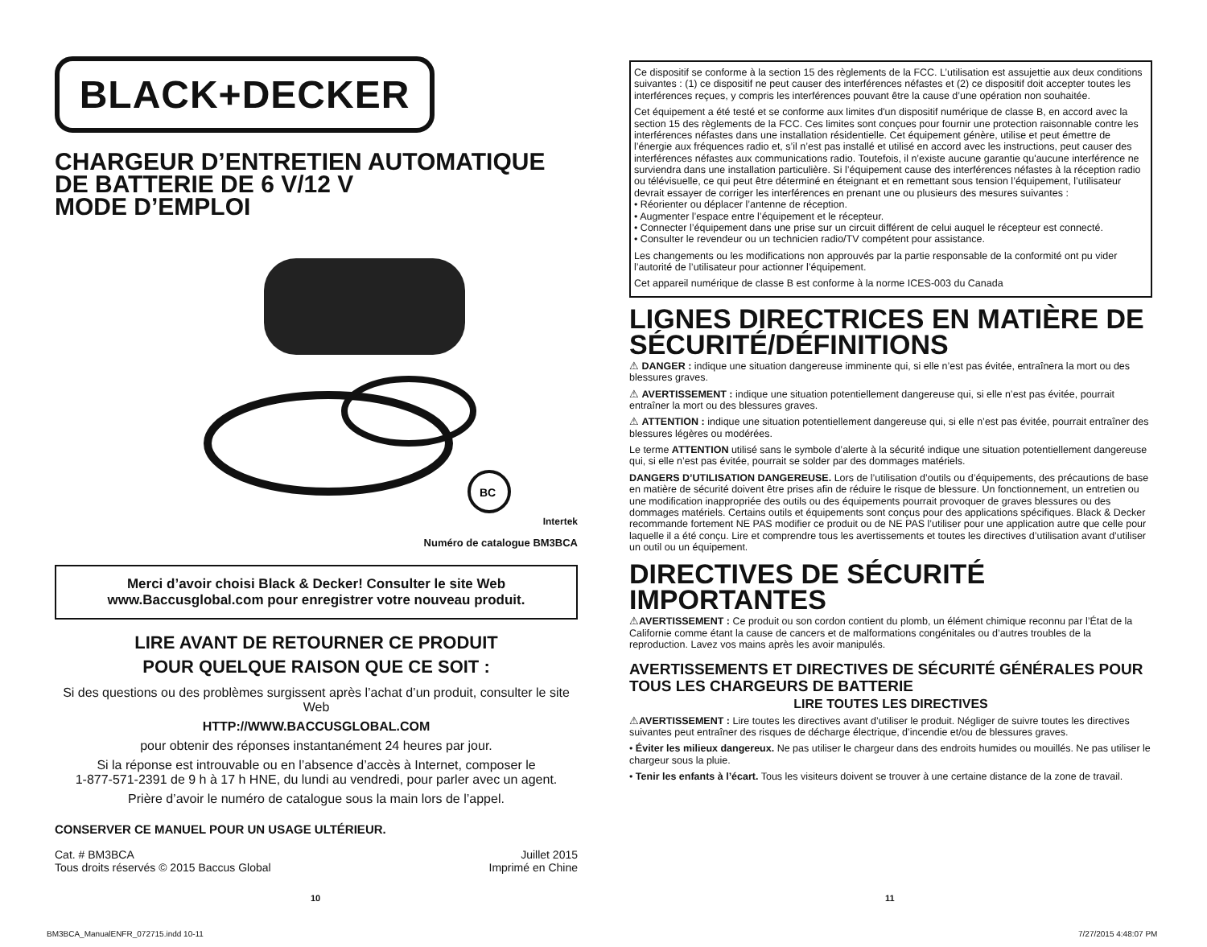BLACK+DECKER
CHARGEUR D’ENTRETIEN AUTOMATIQUE
DE BATTERIE DE 6 V/12 V
MODE D’EMPLOI
BC
Intertek
Numéro de catalogue BM3BCA
Merci d’avoir choisi Black & Decker! Consulter le site Web
www.Baccusglobal.com pour enregistrer votre nouveau produit.
LIRE AVANT DE RETOURNER CE PRODUIT
POUR QUELQUE RAISON QUE CE SOIT :
Si des questions ou des problèmes surgissent après l’achat d’un produit, consulter le site Web
HTTP://WWW.BACCUSGLOBAL.COM
pour obtenir des réponses instantanément 24 heures par jour.
Si la réponse est introuvable ou en l’absence d’accès à Internet, composer le
1-877-571-2391 de 9 h à 17 h HNE, du lundi au vendredi, pour parler avec un agent.
Prière d’avoir le numéro de catalogue sous la main lors de l’appel.
CONSERVER CE MANUEL POUR UN USAGE ULTÉRIEUR.
Cat. # BM3BCA
Tous droits réservés © 2015 Baccus Global Juillet 2015
Imprimé en Chine
Ce dispositif se conforme à la section 15 des règlements de la FCC. L’utilisation est assujettie aux deux conditions suivantes : (1) ce dispositif ne peut causer des interférences néfastes et (2) ce dispositif doit accepter toutes les interférences reçues, y compris les interférences pouvant être la cause d’une opération non souhaitée.
Cet équipement a été testé et se conforme aux limites d'un dispositif numérique de classe B, en accord avec la section 15 des règlements de la FCC. Ces limites sont conçues pour fournir une protection raisonnable contre les interférences néfastes dans une installation résidentielle. Cet équipement génère, utilise et peut émettre de l’énergie aux fréquences radio et, s’il n’est pas installé et utilisé en accord avec les instructions, peut causer des interférences néfastes aux communications radio. Toutefois, il n’existe aucune garantie qu'aucune interférence ne surviendra dans une installation particulière. Si l’équipement cause des interférences néfastes à la réception radio ou télévisuelle, ce qui peut être déterminé en éteignant et en remettant sous tension l’équipement, l’utilisateur devrait essayer de corriger les interférences en prenant une ou plusieurs des mesures suivantes :
• Réorienter ou déplacer l’antenne de réception.
• Augmenter l’espace entre l’équipement et le récepteur.
• Connecter l’équipement dans une prise sur un circuit différent de celui auquel le récepteur est connecté.
• Consulter le revendeur ou un technicien radio/TV compétent pour assistance.
Les changements ou les modifications non approuvés par la partie responsable de la conformité ont pu vider l’autorité de l’utilisateur pour actionner l’équipement.
Cet appareil numérique de classe B est conforme à la norme ICES-003 du Canada
LIGNES DIRECTRICES EN MATIÈRE DE SÉCURITÉ/DÉFINITIONS
⚠ DANGER : indique une situation dangereuse imminente qui, si elle n’est pas évitée, entraînera la mort ou des blessures graves.
⚠ AVERTISSEMENT : indique une situation potentiellement dangereuse qui, si elle n’est pas évitée, pourrait entraîner la mort ou des blessures graves.
⚠ ATTENTION : indique une situation potentiellement dangereuse qui, si elle n’est pas évitée, pourrait entraîner des blessures légères ou modérées.
Le terme ATTENTION utilisé sans le symbole d’alerte à la sécurité indique une situation potentiellement dangereuse qui, si elle n’est pas évitée, pourrait se solder par des dommages matériels.
DANGERS D’UTILISATION DANGEREUSE. Lors de l’utilisation d’outils ou d’équipements, des précautions de base en matière de sécurité doivent être prises afin de réduire le risque de blessure. Un fonctionnement, un entretien ou une modification inappropriée des outils ou des équipements pourrait provoquer de graves blessures ou des dommages matériels. Certains outils et équipements sont conçus pour des applications spécifiques. Black & Decker recommande fortement NE PAS modifier ce produit ou de NE PAS l’utiliser pour une application autre que celle pour laquelle il a été conçu. Lire et comprendre tous les avertissements et toutes les directives d’utilisation avant d’utiliser un outil ou un équipement.
DIRECTIVES DE SÉCURITÉ IMPORTANTES
⚠AVERTISSEMENT : Ce produit ou son cordon contient du plomb, un élément chimique reconnu par l’État de la Californie comme étant la cause de cancers et de malformations congénitales ou d’autres troubles de la reproduction. Lavez vos mains après les avoir manipulés.
AVERTISSEMENTS ET DIRECTIVES DE SÉCURITÉ GÉNÉRALES POUR TOUS LES CHARGEURS DE BATTERIE
LIRE TOUTES LES DIRECTIVES
⚠AVERTISSEMENT : Lire toutes les directives avant d’utiliser le produit. Négliger de suivre toutes les directives suivantes peut entraîner des risques de décharge électrique, d’incendie et/ou de blessures graves.
• Éviter les milieux dangereux. Ne pas utiliser le chargeur dans des endroits humides ou mouillés. Ne pas utiliser le chargeur sous la pluie.
• Tenir les enfants à l’écart. Tous les visiteurs doivent se trouver à une certaine distance de la zone de travail.
10 11
BM3BCA_ManualENFR_072715.indd 10-11
7/27/2015 4:48:07 PM